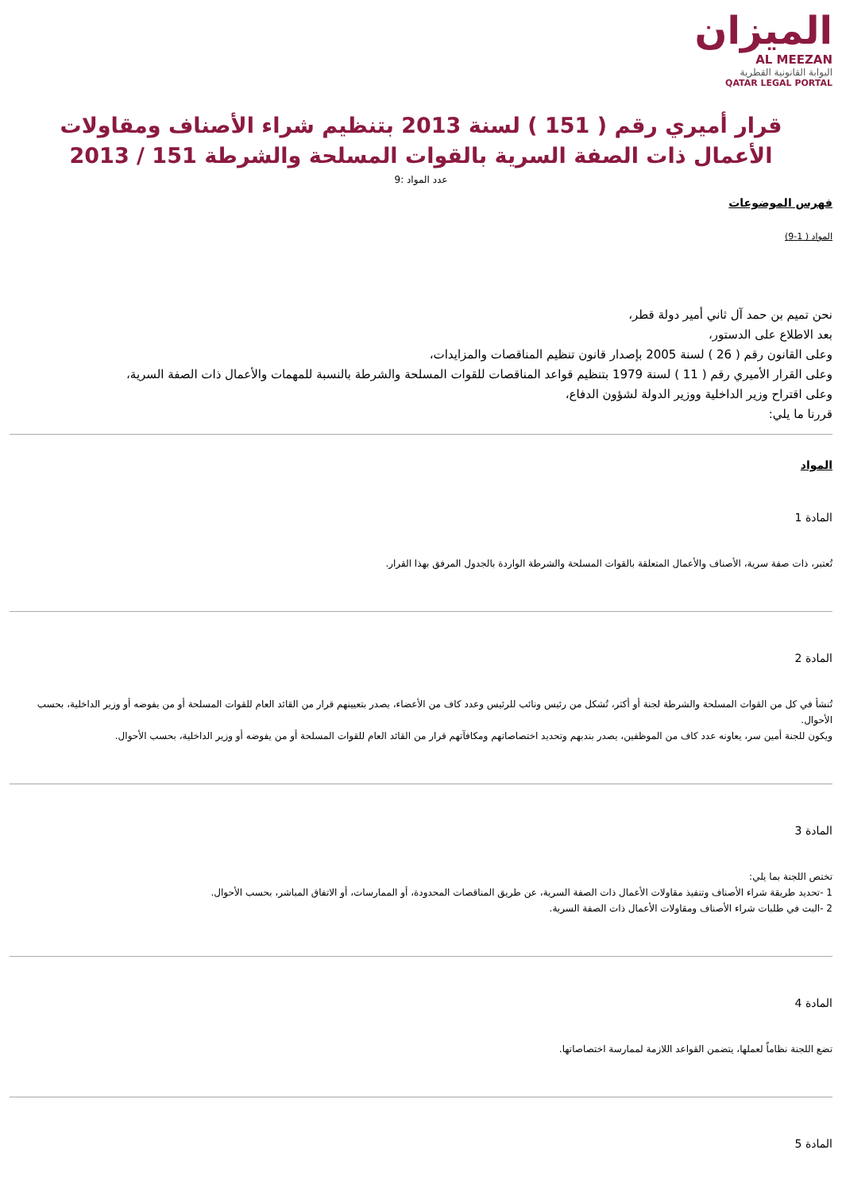الميزان
AL MEEZAN
البوابة القانونية القطرية
QATAR LEGAL PORTAL
قرار أميري رقم ( 151 ) لسنة 2013 بتنظيم شراء الأصناف ومقاولات الأعمال ذات الصفة السرية بالقوات المسلحة والشرطة 151 / 2013
عدد المواد :9
فهرس الموضوعات
المواد ( 1-9)
نحن تميم بن حمد آل ثاني أمير دولة قطر،
بعد الاطلاع على الدستور،
وعلى القانون رقم ( 26 ) لسنة 2005 بإصدار قانون تنظيم المناقصات والمزايدات،
وعلى القرار الأميري رقم ( 11 ) لسنة 1979 بتنظيم قواعد المناقصات للقوات المسلحة والشرطة بالنسبة للمهمات والأعمال ذات الصفة السرية،
وعلى اقتراح وزير الداخلية ووزير الدولة لشؤون الدفاع،
قررنا ما يلي:
المواد
المادة 1
تُعتبر، ذات صفة سرية، الأصناف والأعمال المتعلقة بالقوات المسلحة والشرطة الواردة بالجدول المرفق بهذا القرار.
المادة 2
تُنشأ في كل من القوات المسلحة والشرطة لجنة أو أكثر، تُشكل من رئيس ونائب للرئيس وعدد كاف من الأعضاء، يصدر بتعيينهم قرار من القائد العام للقوات المسلحة أو من يفوضه أو وزير الداخلية، بحسب الأحوال.
ويكون للجنة أمين سر، يعاونه عدد كاف من الموظفين، يصدر بندبهم وتحديد اختصاصاتهم ومكافآتهم قرار من القائد العام للقوات المسلحة أو من يفوضه أو وزير الداخلية، بحسب الأحوال.
المادة 3
تختص اللجنة بما يلي:
1 -تحديد طريقة شراء الأصناف وتنفيذ مقاولات الأعمال ذات الصفة السرية، عن طريق المناقصات المحدودة، أو الممارسات، أو الاتفاق المباشر، بحسب الأحوال.
2 -البت في طلبات شراء الأصناف ومقاولات الأعمال ذات الصفة السرية.
المادة 4
تضع اللجنة نظاماً لعملها، يتضمن القواعد اللازمة لممارسة اختصاصاتها.
المادة 5